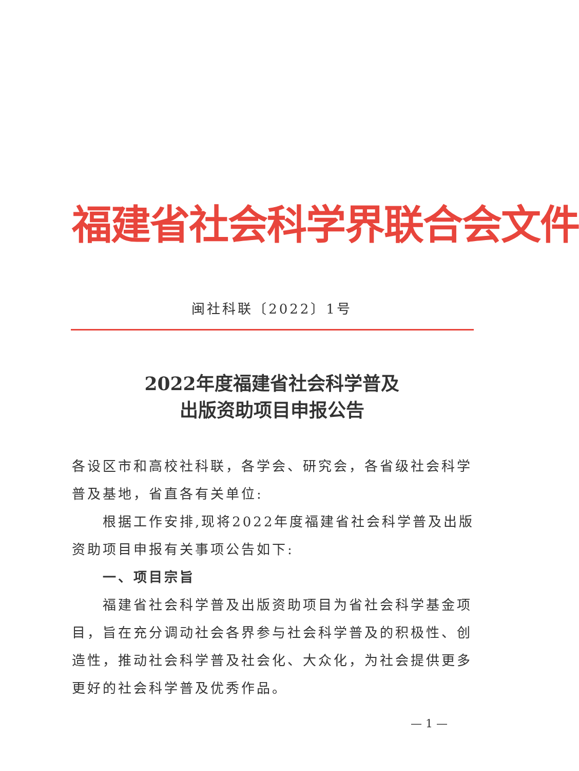福建省社会科学界联合会文件
闽社科联〔2022〕1号
2022年度福建省社会科学普及
出版资助项目申报公告
各设区市和高校社科联，各学会、研究会，各省级社会科学普及基地，省直各有关单位:
根据工作安排,现将2022年度福建省社会科学普及出版资助项目申报有关事项公告如下:
一、项目宗旨
福建省社会科学普及出版资助项目为省社会科学基金项目，旨在充分调动社会各界参与社会科学普及的积极性、创造性，推动社会科学普及社会化、大众化，为社会提供更多更好的社会科学普及优秀作品。
— 1 —